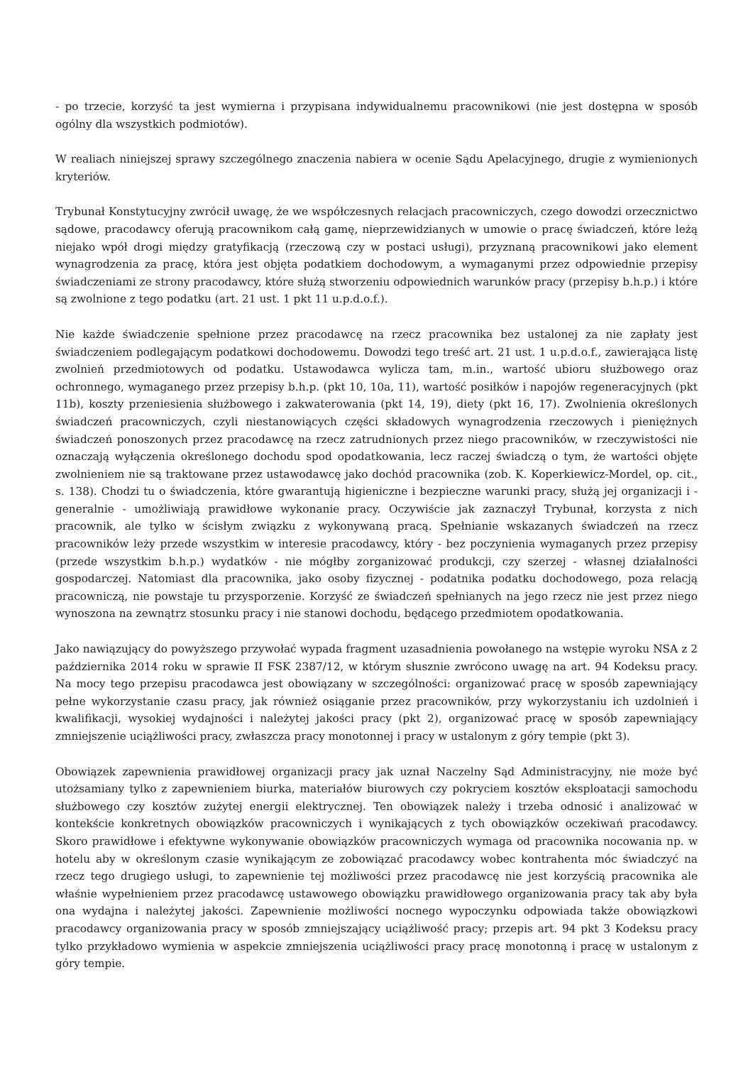- po trzecie, korzyść ta jest wymierna i przypisana indywidualnemu pracownikowi (nie jest dostępna w sposób ogólny dla wszystkich podmiotów).
W realiach niniejszej sprawy szczególnego znaczenia nabiera w ocenie Sądu Apelacyjnego, drugie z wymienionych kryteriów.
Trybunał Konstytucyjny zwrócił uwagę, że we współczesnych relacjach pracowniczych, czego dowodzi orzecznictwo sądowe, pracodawcy oferują pracownikom całą gamę, nieprzewidzianych w umowie o pracę świadczeń, które leżą niejako wpół drogi między gratyfikacją (rzeczową czy w postaci usługi), przyznaną pracownikowi jako element wynagrodzenia za pracę, która jest objęta podatkiem dochodowym, a wymaganymi przez odpowiednie przepisy świadczeniami ze strony pracodawcy, które służą stworzeniu odpowiednich warunków pracy (przepisy b.h.p.) i które są zwolnione z tego podatku (art. 21 ust. 1 pkt 11 u.p.d.o.f.).
Nie każde świadczenie spełnione przez pracodawcę na rzecz pracownika bez ustalonej za nie zapłaty jest świadczeniem podlegającym podatkowi dochodowemu. Dowodzi tego treść art. 21 ust. 1 u.p.d.o.f., zawierająca listę zwolnień przedmiotowych od podatku. Ustawodawca wylicza tam, m.in., wartość ubioru służbowego oraz ochronnego, wymaganego przez przepisy b.h.p. (pkt 10, 10a, 11), wartość posiłków i napojów regeneracyjnych (pkt 11b), koszty przeniesienia służbowego i zakwaterowania (pkt 14, 19), diety (pkt 16, 17). Zwolnienia określonych świadczeń pracowniczych, czyli niestanowiących części składowych wynagrodzenia rzeczowych i pieniężnych świadczeń ponoszonych przez pracodawcę na rzecz zatrudnionych przez niego pracowników, w rzeczywistości nie oznaczają wyłączenia określonego dochodu spod opodatkowania, lecz raczej świadczą o tym, że wartości objęte zwolnieniem nie są traktowane przez ustawodawcę jako dochód pracownika (zob. K. Koperkiewicz-Mordel, op. cit., s. 138). Chodzi tu o świadczenia, które gwarantują higieniczne i bezpieczne warunki pracy, służą jej organizacji i - generalnie - umożliwiają prawidłowe wykonanie pracy. Oczywiście jak zaznaczył Trybunał, korzysta z nich pracownik, ale tylko w ścisłym związku z wykonywaną pracą. Spełnianie wskazanych świadczeń na rzecz pracowników leży przede wszystkim w interesie pracodawcy, który - bez poczynienia wymaganych przez przepisy (przede wszystkim b.h.p.) wydatków - nie mógłby zorganizować produkcji, czy szerzej - własnej działalności gospodarczej. Natomiast dla pracownika, jako osoby fizycznej - podatnika podatku dochodowego, poza relacją pracowniczą, nie powstaje tu przysporzenie. Korzyść ze świadczeń spełnianych na jego rzecz nie jest przez niego wynoszona na zewnątrz stosunku pracy i nie stanowi dochodu, będącego przedmiotem opodatkowania.
Jako nawiązujący do powyższego przywołać wypada fragment uzasadnienia powołanego na wstępie wyroku NSA z 2 października 2014 roku w sprawie II FSK 2387/12, w którym słusznie zwrócono uwagę na art. 94 Kodeksu pracy. Na mocy tego przepisu pracodawca jest obowiązany w szczególności: organizować pracę w sposób zapewniający pełne wykorzystanie czasu pracy, jak również osiąganie przez pracowników, przy wykorzystaniu ich uzdolnień i kwalifikacji, wysokiej wydajności i należytej jakości pracy (pkt 2), organizować pracę w sposób zapewniający zmniejszenie uciążliwości pracy, zwłaszcza pracy monotonnej i pracy w ustalonym z góry tempie (pkt 3).
Obowiązek zapewnienia prawidłowej organizacji pracy jak uznał Naczelny Sąd Administracyjny, nie może być utożsamiany tylko z zapewnieniem biurka, materiałów biurowych czy pokryciem kosztów eksploatacji samochodu służbowego czy kosztów zużytej energii elektrycznej. Ten obowiązek należy i trzeba odnosić i analizować w kontekście konkretnych obowiązków pracowniczych i wynikających z tych obowiązków oczekiwań pracodawcy. Skoro prawidłowe i efektywne wykonywanie obowiązków pracowniczych wymaga od pracownika nocowania np. w hotelu aby w określonym czasie wynikającym ze zobowiązać pracodawcy wobec kontrahenta móc świadczyć na rzecz tego drugiego usługi, to zapewnienie tej możliwości przez pracodawcę nie jest korzyścią pracownika ale właśnie wypełnieniem przez pracodawcę ustawowego obowiązku prawidłowego organizowania pracy tak aby była ona wydajna i należytej jakości. Zapewnienie możliwości nocnego wypoczynku odpowiada także obowiązkowi pracodawcy organizowania pracy w sposób zmniejszający uciążliwość pracy; przepis art. 94 pkt 3 Kodeksu pracy tylko przykładowo wymienia w aspekcie zmniejszenia uciążliwości pracy pracę monotonną i pracę w ustalonym z góry tempie.